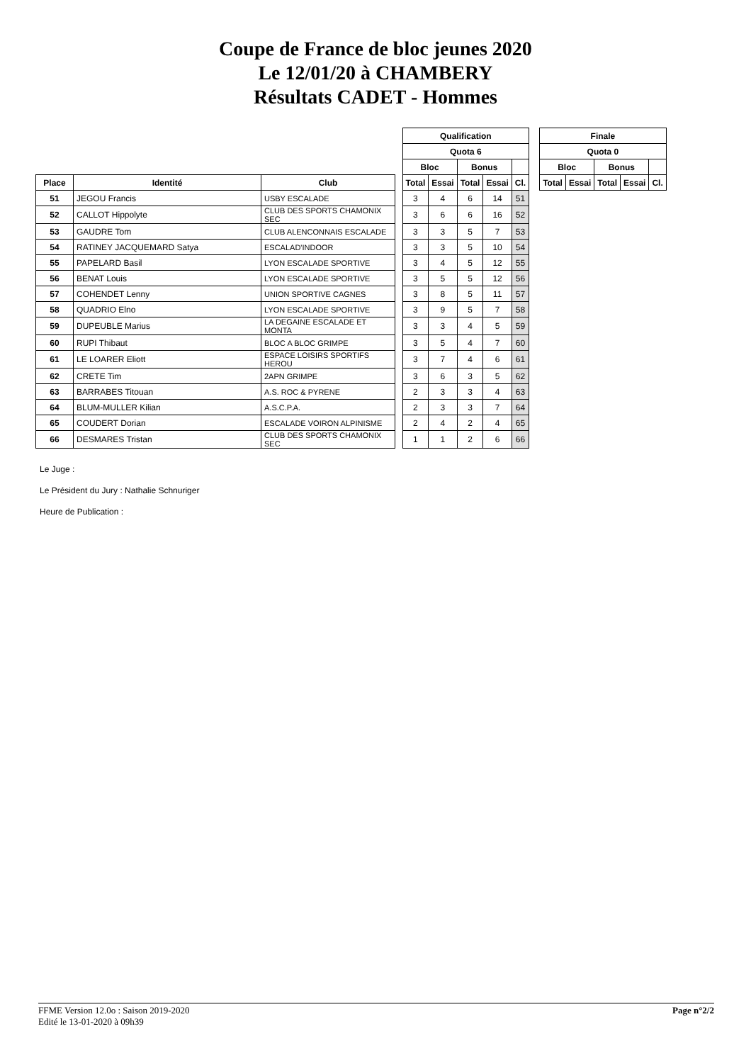Coupe de France de bloc jeunes 2020
Le 12/01/20 à CHAMBERY
Résultats CADET - Hommes
| | | | | Qualification | | | | | | Finale | | | | |
| | | | | Quota 6 | | | | | | Quota 0 | | | | |
| | | | | Bloc | | Bonus | | | | Bloc | | Bonus | | |
| Place | Identité | Club | | Total | Essai | Total | Essai | Cl. | | Total | Essai | Total | Essai | Cl. |
| 51 | JEGOU Francis | USBY ESCALADE | | 3 | 4 | 6 | 14 | 51 | | | | | | |
| 52 | CALLOT Hippolyte | CLUB DES SPORTS CHAMONIX SEC | | 3 | 6 | 6 | 16 | 52 | | | | | | |
| 53 | GAUDRE Tom | CLUB ALENCONNAIS ESCALADE | | 3 | 3 | 5 | 7 | 53 | | | | | | |
| 54 | RATINEY JACQUEMARD Satya | ESCALAD'INDOOR | | 3 | 3 | 5 | 10 | 54 | | | | | | |
| 55 | PAPELARD Basil | LYON ESCALADE SPORTIVE | | 3 | 4 | 5 | 12 | 55 | | | | | | |
| 56 | BENAT Louis | LYON ESCALADE SPORTIVE | | 3 | 5 | 5 | 12 | 56 | | | | | | |
| 57 | COHENDET Lenny | UNION SPORTIVE CAGNES | | 3 | 8 | 5 | 11 | 57 | | | | | | |
| 58 | QUADRIO Elno | LYON ESCALADE SPORTIVE | | 3 | 9 | 5 | 7 | 58 | | | | | | |
| 59 | DUPEUBLE Marius | LA DEGAINE ESCALADE ET MONTA | | 3 | 3 | 4 | 5 | 59 | | | | | | |
| 60 | RUPI Thibaut | BLOC A BLOC GRIMPE | | 3 | 5 | 4 | 7 | 60 | | | | | | |
| 61 | LE LOARER Eliott | ESPACE LOISIRS SPORTIFS HEROU | | 3 | 7 | 4 | 6 | 61 | | | | | | |
| 62 | CRETE Tim | 2APN GRIMPE | | 3 | 6 | 3 | 5 | 62 | | | | | | |
| 63 | BARRABES Titouan | A.S. ROC & PYRENE | | 2 | 3 | 3 | 4 | 63 | | | | | | |
| 64 | BLUM-MULLER Kilian | A.S.C.P.A. | | 2 | 3 | 3 | 7 | 64 | | | | | | |
| 65 | COUDERT Dorian | ESCALADE VOIRON ALPINISME | | 2 | 4 | 2 | 4 | 65 | | | | | | |
| 66 | DESMARES Tristan | CLUB DES SPORTS CHAMONIX SEC | | 1 | 1 | 2 | 6 | 66 | | | | | | |
Le Juge :
Le Président du Jury : Nathalie Schnuriger
Heure de Publication :
Page n°2/2 FFME Version 12.0o : Saison 2019-2020
Edité le 13-01-2020 à 09h39